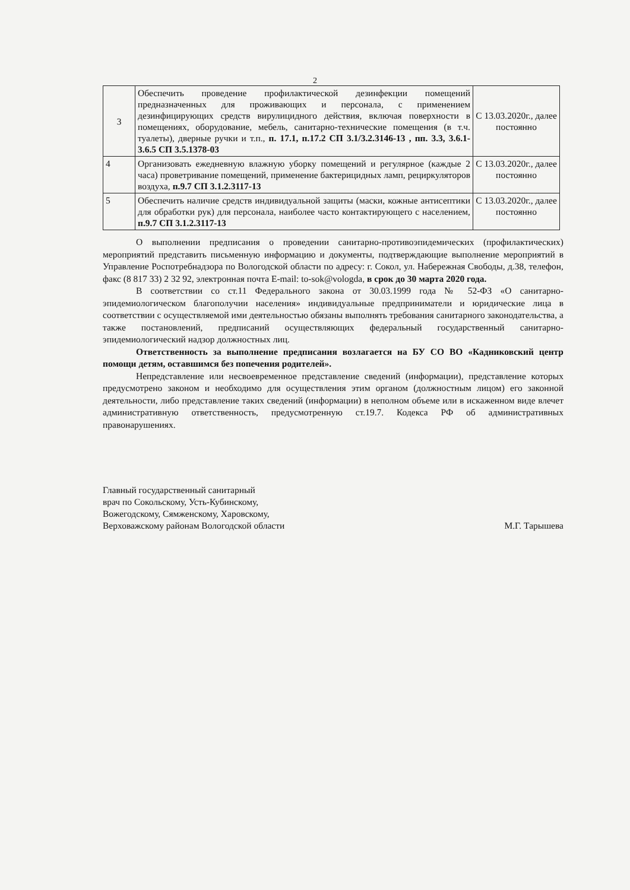2
| 3 | Обеспечить проведение профилактической дезинфекции помещений предназначенных для проживающих и персонала, с применением дезинфицирующих средств вирулицидного действия, включая поверхности в помещениях, оборудование, мебель, санитарно-технические помещения (в т.ч. туалеты), дверные ручки и т.п., п. 17.1, п.17.2 СП 3.1/3.2.3146-13 , пп. 3.3, 3.6.1-3.6.5 СП 3.5.1378-03 | С 13.03.2020г., далее постоянно |
| 4 | Организовать ежедневную влажную уборку помещений и регулярное (каждые 2 часа) проветривание помещений, применение бактерицидных ламп, рециркуляторов воздуха, п.9.7 СП 3.1.2.3117-13 | С 13.03.2020г., далее постоянно |
| 5 | Обеспечить наличие средств индивидуальной защиты (маски, кожные антисептики для обработки рук) для персонала, наиболее часто контактирующего с населением, п.9.7 СП 3.1.2.3117-13 | С 13.03.2020г., далее постоянно |
О выполнении предписания о проведении санитарно-противоэпидемических (профилактических) мероприятий представить письменную информацию и документы, подтверждающие выполнение мероприятий в Управление Роспотребнадзора по Вологодской области по адресу: г. Сокол, ул. Набережная Свободы, д.38, телефон, факс (8 817 33) 2 32 92, электронная почта E-mail: to-sok@vologda, в срок до 30 марта 2020 года.
В соответствии со ст.11 Федерального закона от 30.03.1999 года № 52-ФЗ «О санитарно-эпидемиологическом благополучии населения» индивидуальные предприниматели и юридические лица в соответствии с осуществляемой ими деятельностью обязаны выполнять требования санитарного законодательства, а также постановлений, предписаний осуществляющих федеральный государственный санитарно-эпидемиологический надзор должностных лиц.
Ответственность за выполнение предписания возлагается на БУ СО ВО «Кадниковский центр помощи детям, оставшимся без попечения родителей».
Непредставление или несвоевременное представление сведений (информации), представление которых предусмотрено законом и необходимо для осуществления этим органом (должностным лицом) его законной деятельности, либо представление таких сведений (информации) в неполном объеме или в искаженном виде влечет административную ответственность, предусмотренную ст.19.7. Кодекса РФ об административных правонарушениях.
Главный государственный санитарный
врач по Сокольскому, Усть-Кубинскому,
Вожегодскому, Сямженскому, Харовскому,
Верховажскому районам Вологодской области
М.Г. Тарышева